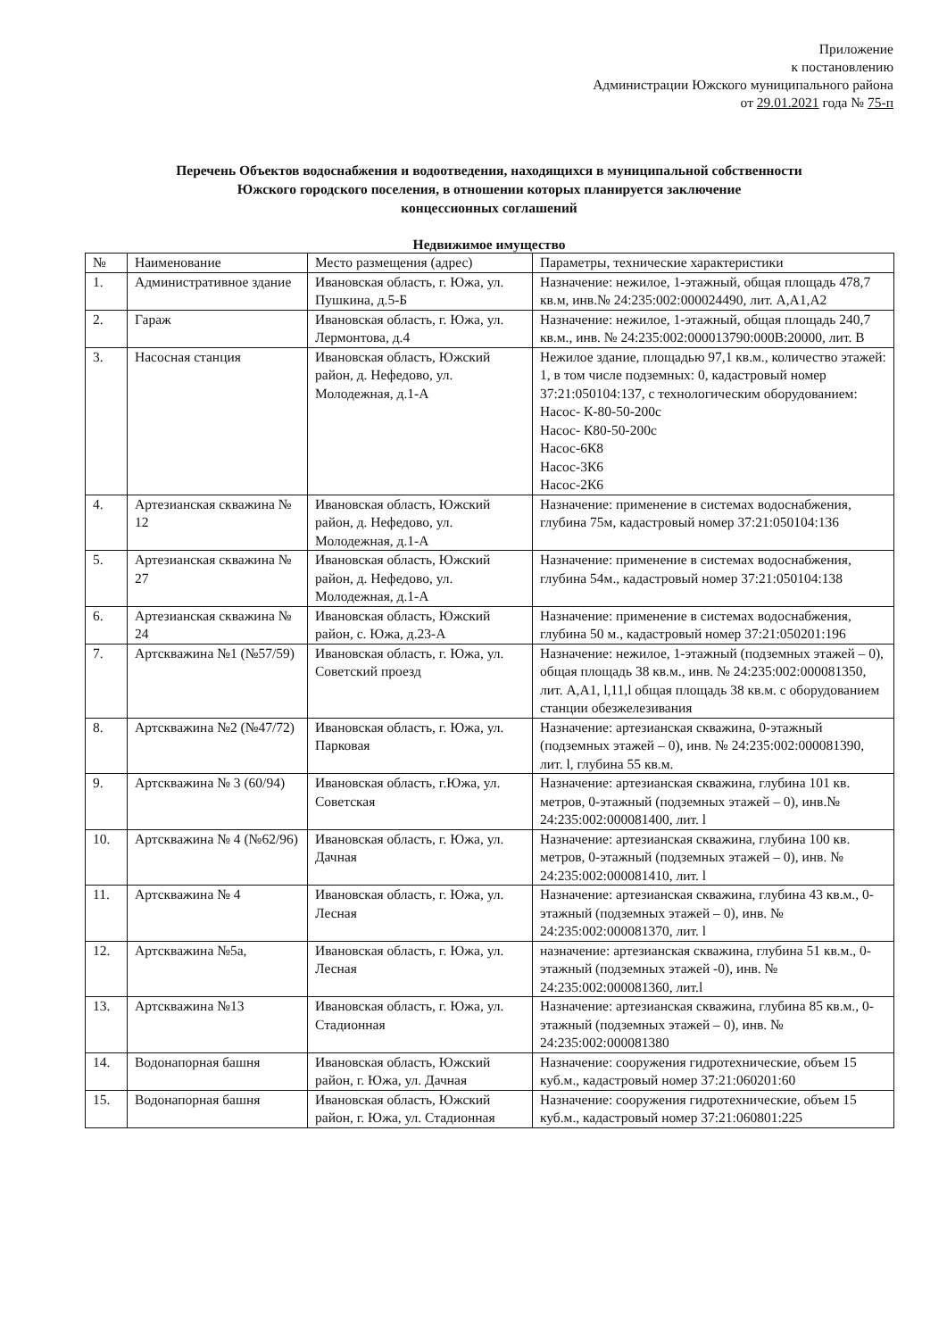Приложение
к постановлению
Администрации Южского муниципального района
от 29.01.2021 года № 75-п
Перечень Объектов водоснабжения и водоотведения, находящихся в муниципальной собственности
Южского городского поселения, в отношении которых планируется заключение
концессионных соглашений
Недвижимое имущество
| № | Наименование | Место размещения (адрес) | Параметры, технические характеристики |
| --- | --- | --- | --- |
| 1. | Административное здание | Ивановская область, г. Южа, ул. Пушкина, д.5-Б | Назначение: нежилое, 1-этажный, общая площадь 478,7 кв.м, инв.№ 24:235:002:000024490, лит. А,А1,А2 |
| 2. | Гараж | Ивановская область, г. Южа, ул. Лермонтова, д.4 | Назначение: нежилое, 1-этажный, общая площадь 240,7 кв.м., инв. № 24:235:002:000013790:000В:20000, лит. В |
| 3. | Насосная станция | Ивановская область, Южский район, д. Нефедово, ул. Молодежная, д.1-А | Нежилое здание, площадью 97,1 кв.м., количество этажей: 1, в том числе подземных: 0, кадастровый номер 37:21:050104:137, с технологическим оборудованием: Насос- К-80-50-200с Насос- К80-50-200с Насос-6К8 Насос-3К6 Насос-2К6 |
| 4. | Артезианская скважина № 12 | Ивановская область, Южский район, д. Нефедово, ул. Молодежная, д.1-А | Назначение: применение в системах водоснабжения, глубина 75м, кадастровый номер 37:21:050104:136 |
| 5. | Артезианская скважина № 27 | Ивановская область, Южский район, д. Нефедово, ул. Молодежная, д.1-А | Назначение: применение в системах водоснабжения, глубина 54м., кадастровый номер 37:21:050104:138 |
| 6. | Артезианская скважина № 24 | Ивановская область, Южский район, с. Южа, д.23-А | Назначение: применение в системах водоснабжения, глубина 50 м., кадастровый номер 37:21:050201:196 |
| 7. | Артскважина №1 (№57/59) | Ивановская область, г. Южа, ул. Советский проезд | Назначение: нежилое, 1-этажный (подземных этажей – 0), общая площадь 38 кв.м., инв. № 24:235:002:000081350, лит. А,А1, l,11,l общая площадь 38 кв.м. с оборудованием станции обезжелезивания |
| 8. | Артскважина №2 (№47/72) | Ивановская область, г. Южа, ул. Парковая | Назначение: артезианская скважина, 0-этажный (подземных этажей – 0), инв. № 24:235:002:000081390, лит. l, глубина 55 кв.м. |
| 9. | Артскважина № 3 (60/94) | Ивановская область, г.Южа, ул. Советская | Назначение: артезианская скважина, глубина 101 кв. метров, 0-этажный (подземных этажей – 0), инв.№ 24:235:002:000081400, лит. l |
| 10. | Артскважина № 4 (№62/96) | Ивановская область, г. Южа, ул. Дачная | Назначение: артезианская скважина, глубина 100 кв. метров, 0-этажный (подземных этажей – 0), инв. № 24:235:002:000081410, лит. l |
| 11. | Артскважина № 4 | Ивановская область, г. Южа, ул. Лесная | Назначение: артезианская скважина, глубина 43 кв.м., 0-этажный (подземных этажей – 0), инв. № 24:235:002:000081370, лит. l |
| 12. | Артскважина №5а, | Ивановская область, г. Южа, ул. Лесная | назначение: артезианская скважина, глубина 51 кв.м., 0-этажный (подземных этажей -0), инв. № 24:235:002:000081360, лит.l |
| 13. | Артскважина №13 | Ивановская область, г. Южа, ул. Стадионная | Назначение: артезианская скважина, глубина 85 кв.м., 0-этажный (подземных этажей – 0), инв. № 24:235:002:000081380 |
| 14. | Водонапорная башня | Ивановская область, Южский район, г. Южа, ул. Дачная | Назначение: сооружения гидротехнические, объем 15 куб.м., кадастровый номер 37:21:060201:60 |
| 15. | Водонапорная башня | Ивановская область, Южский район, г. Южа, ул. Стадионная | Назначение: сооружения гидротехнические, объем 15 куб.м., кадастровый номер 37:21:060801:225 |